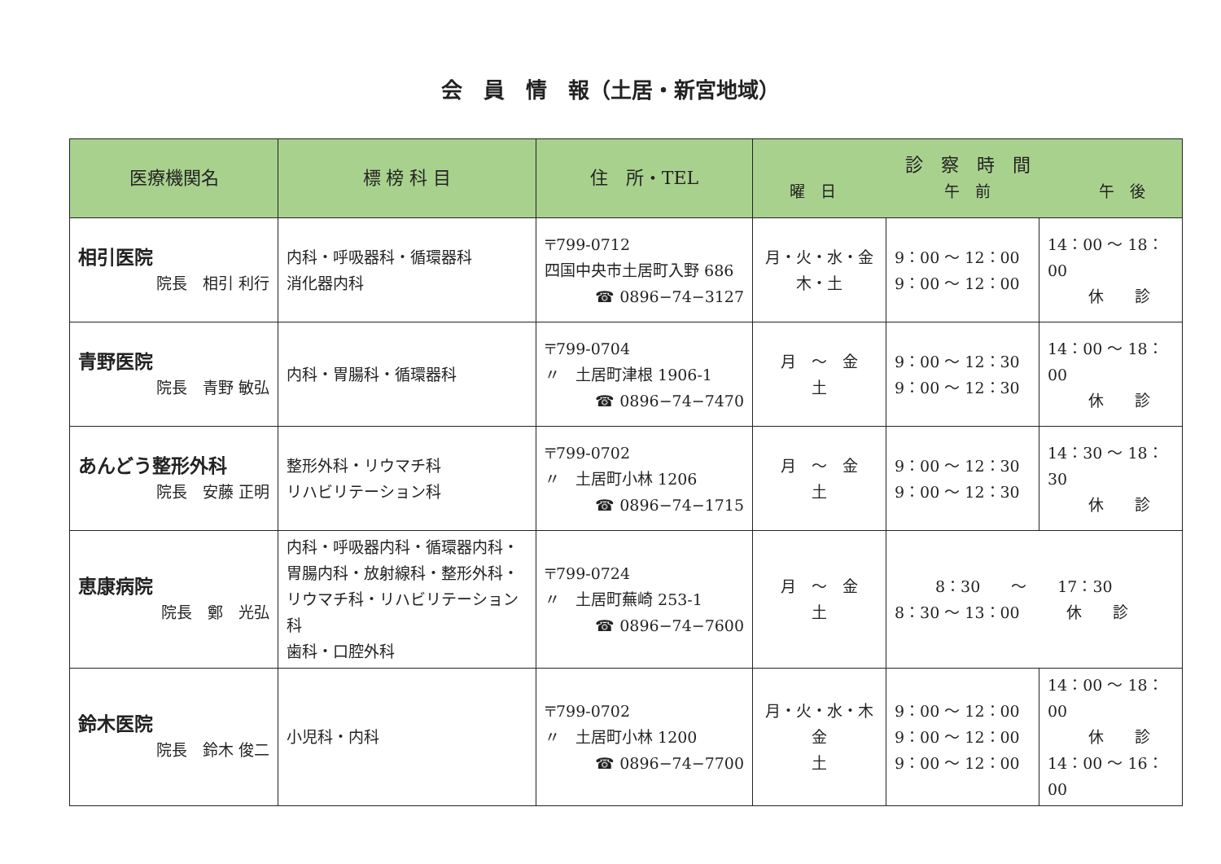会　員　情　報（土居・新宮地域）
| 医療機関名 | 標 榜 科 目 | 住 所・TEL | 診 察 時 間 曜 日 午 前 午 後 | | |
| --- | --- | --- | --- | --- | --- |
| 相引医院 院長 相引 利行 | 内科・呼吸器科・循環器科 消化器内科 | 〒799-0712 四国中央市土居町入野 686 ☎ 0896−74−3127 | 月・火・水・金 木・土 | 9：00 ～ 12：00 9：00 ～ 12：00 | 14：00 ～ 18：00 休 診 |
| 青野医院 院長 青野 敏弘 | 内科・胃腸科・循環器科 | 〒799-0704 〃 土居町津根 1906-1 ☎ 0896−74−7470 | 月 ～ 金 土 | 9：00 ～ 12：30 9：00 ～ 12：30 | 14：00 ～ 18：00 休 診 |
| あんどう整形外科 院長 安藤 正明 | 整形外科・リウマチ科 リハビリテーション科 | 〒799-0702 〃 土居町小林 1206 ☎ 0896−74−1715 | 月 ～ 金 土 | 9：00 ～ 12：30 9：00 ～ 12：30 | 14：30 ～ 18：30 休 診 |
| 恵康病院 院長 鄭 光弘 | 内科・呼吸器内科・循環器内科・胃腸内科・放射線科・整形外科・リウマチ科・リハビリテーション科 歯科・口腔外科 | 〒799-0724 〃 土居町蕪崎 253-1 ☎ 0896−74−7600 | 月 ～ 金 土 | 8：30 ～ 17：30 8：30 ～ 13：00 休 診 | |
| 鈴木医院 院長 鈴木 俊二 | 小児科・内科 | 〒799-0702 〃 土居町小林 1200 ☎ 0896−74−7700 | 月・火・水・木 金 土 | 9：00 ～ 12：00 9：00 ～ 12：00 9：00 ～ 12：00 | 14：00 ～ 18：00 休 診 14：00 ～ 16：00 |